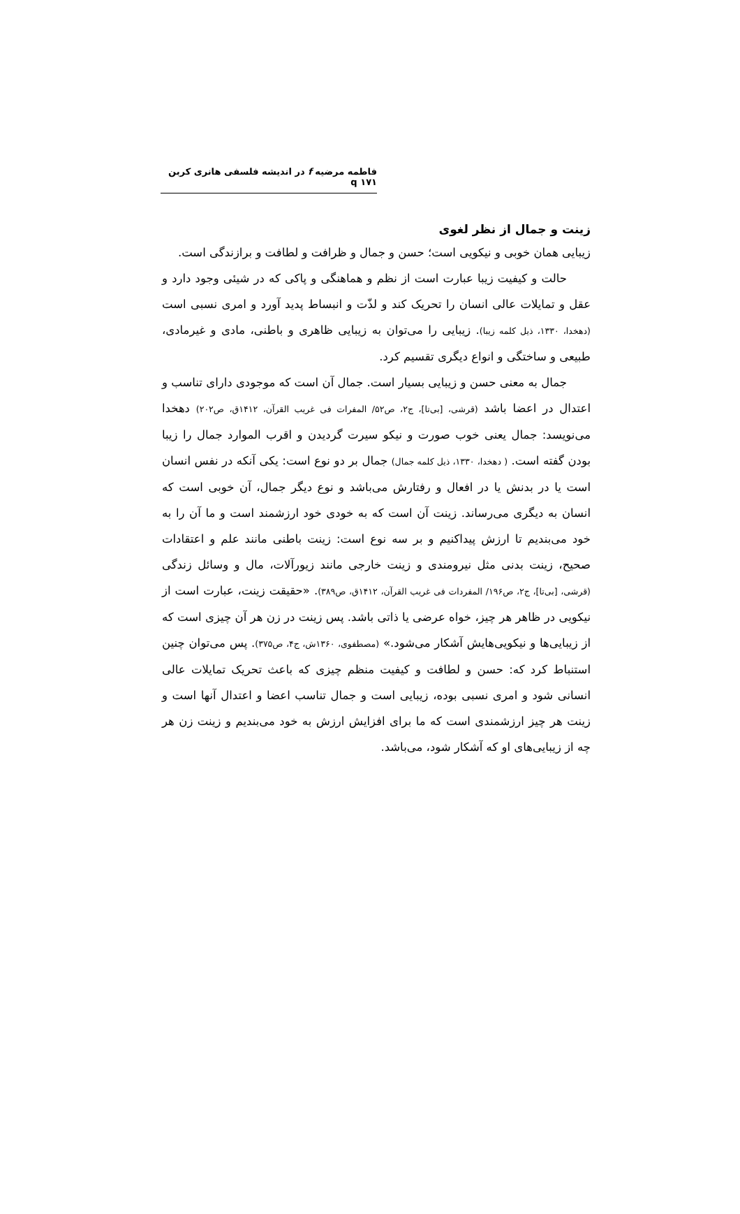فاطمه مرضیه f در اندیشه فلسفی هانری کربن q ۱۷۱
زینت و جمال از نظر لغوی
زیبایی همان خوبی و نیکویی است؛ حسن و جمال و ظرافت و لطافت و برازندگی است.
حالت و کیفیت زیبا عبارت است از نظم و هماهنگی و پاکی که در شیئی وجود دارد و عقل و تمایلات عالی انسان را تحریک کند و لذّت و انبساط پدید آورد و امری نسبی است (دهخدا، ۱۳۳۰، ذیل کلمه زیبا). زیبایی را می‌توان به زیبایی ظاهری و باطنی، مادی و غیرمادی، طبیعی و ساختگی و انواع دیگری تقسیم کرد.
جمال به معنی حسن و زیبایی بسیار است. جمال آن است که موجودی دارای تناسب و اعتدال در اعضا باشد (قرشی، [بی‌تا]، ج۲، ص۵۲/ المفرات فی غریب القرآن، ۱۴۱۲ق، ص۲۰۲) دهخدا می‌نویسد: جمال یعنی خوب صورت و نیکو سیرت گردیدن و اقرب الموارد جمال را زیبا بودن گفته است. ( دهخدا، ۱۳۳۰، ذیل کلمه جمال) جمال بر دو نوع است: یکی آنکه در نفس انسان است یا در بدنش یا در افعال و رفتارش می‌باشد و نوع دیگر جمال، آن خوبی است که انسان به دیگری می‌رساند. زینت آن است که به خودی خود ارزشمند است و ما آن را به خود می‌بندیم تا ارزش پیداکنیم و بر سه نوع است: زینت باطنی مانند علم و اعتقادات صحیح، زینت بدنی مثل نیرومندی و زینت خارجی مانند زیورآلات، مال و وسائل زندگی (قرشی، [بی‌تا]، ج۲، ص۱۹۶/ المفردات فی غریب القرآن، ۱۴۱۲ق، ص۳۸۹). «حقیقت زینت، عبارت است از نیکویی در ظاهر هر چیز، خواه عرضی یا ذاتی باشد. پس زینت در زن هر آن چیزی است که از زیبایی‌ها و نیکویی‌هایش آشکار می‌شود.» (مصطفوی، ۱۳۶۰ش، ج۴، ص۳۷۵). پس می‌توان چنین استنباط کرد که: حسن و لطافت و کیفیت منظم چیزی که باعث تحریک تمایلات عالی انسانی شود و امری نسبی بوده، زیبایی است و جمال تناسب اعضا و اعتدال آنها است و زینت هر چیز ارزشمندی است که ما برای افزایش ارزش به خود می‌بندیم و زینت زن هر چه از زیبایی‌های او که آشکار شود، می‌باشد.